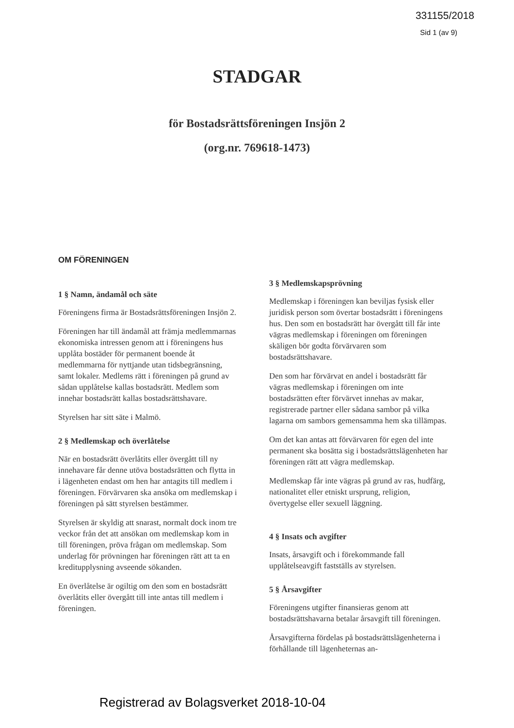331155/2018
Sid 1 (av 9)
STADGAR
för Bostadsrättsföreningen Insjön 2
(org.nr. 769618-1473)
OM FÖRENINGEN
1 § Namn, ändamål och säte
Föreningens firma är Bostadsrättsföreningen Insjön 2.
Föreningen har till ändamål att främja medlemmarnas ekonomiska intressen genom att i föreningens hus upplåta bostäder för permanent boende åt medlemmarna för nyttjande utan tidsbegränsning, samt lokaler. Medlems rätt i föreningen på grund av sådan upplåtelse kallas bostadsrätt. Medlem som innehar bostadsrätt kallas bostadsrättshavare.
Styrelsen har sitt säte i Malmö.
2 § Medlemskap och överlåtelse
När en bostadsrätt överlåtits eller övergått till ny innehavare får denne utöva bostadsrätten och flytta in i lägenheten endast om hen har antagits till medlem i föreningen. Förvärvaren ska ansöka om medlemskap i föreningen på sätt styrelsen bestämmer.
Styrelsen är skyldig att snarast, normalt dock inom tre veckor från det att ansökan om medlemskap kom in till föreningen, pröva frågan om medlemskap. Som underlag för prövningen har föreningen rätt att ta en kreditupplysning avseende sökanden.
En överlåtelse är ogiltig om den som en bostadsrätt överlåtits eller övergått till inte antas till medlem i föreningen.
3 § Medlemskapsprövning
Medlemskap i föreningen kan beviljas fysisk eller juridisk person som övertar bostadsrätt i föreningens hus. Den som en bostadsrätt har övergått till får inte vägras medlemskap i föreningen om föreningen skäligen bör godta förvärvaren som bostadsrättshavare.
Den som har förvärvat en andel i bostadsrätt får vägras medlemskap i föreningen om inte bostadsrätten efter förvärvet innehas av makar, registrerade partner eller sådana sambor på vilka lagarna om sambors gemensamma hem ska tillämpas.
Om det kan antas att förvärvaren för egen del inte permanent ska bosätta sig i bostadsrättslägenheten har föreningen rätt att vägra medlemskap.
Medlemskap får inte vägras på grund av ras, hudfärg, nationalitet eller etniskt ursprung, religion, övertygelse eller sexuell läggning.
4 § Insats och avgifter
Insats, årsavgift och i förekommande fall upplåtelseavgift fastställs av styrelsen.
5 § Årsavgifter
Föreningens utgifter finansieras genom att bostadsrättshavarna betalar årsavgift till föreningen.
Årsavgifterna fördelas på bostadsrättslägenheterna i förhållande till lägenheternas an-
Registrerad av Bolagsverket 2018-10-04